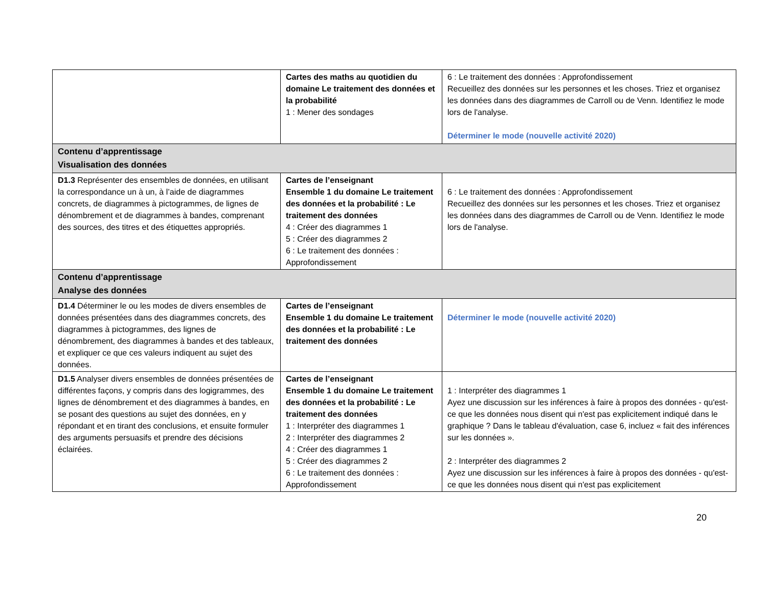| | Cartes des maths au quotidien du domaine Le traitement des données et la probabilité 1 : Mener des sondages | 6 : Le traitement des données : Approfondissement Recueillez des données sur les personnes et les choses. Triez et organisez les données dans des diagrammes de Carroll ou de Venn. Identifiez le mode lors de l'analyse. Déterminer le mode (nouvelle activité 2020) |
| Contenu d’apprentissage Visualisation des données | | |
| D1.3 Représenter des ensembles de données, en utilisant la correspondance un à un, à l’aide de diagrammes concrets, de diagrammes à pictogrammes, de lignes de dénombrement et de diagrammes à bandes, comprenant des sources, des titres et des étiquettes appropriés. | Cartes de l’enseignant Ensemble 1 du domaine Le traitement des données et la probabilité : Le traitement des données 4 : Créer des diagrammes 1 5 : Créer des diagrammes 2 6 : Le traitement des données : Approfondissement | 6 : Le traitement des données : Approfondissement Recueillez des données sur les personnes et les choses. Triez et organisez les données dans des diagrammes de Carroll ou de Venn. Identifiez le mode lors de l'analyse. |
| Contenu d’apprentissage Analyse des données | | |
| D1.4 Déterminer le ou les modes de divers ensembles de données présentées dans des diagrammes concrets, des diagrammes à pictogrammes, des lignes de dénombrement, des diagrammes à bandes et des tableaux, et expliquer ce que ces valeurs indiquent au sujet des données. | Cartes de l’enseignant Ensemble 1 du domaine Le traitement des données et la probabilité : Le traitement des données | Déterminer le mode (nouvelle activité 2020) |
| D1.5 Analyser divers ensembles de données présentées de différentes façons, y compris dans des logigrammes, des lignes de dénombrement et des diagrammes à bandes, en se posant des questions au sujet des données, en y répondant et en tirant des conclusions, et ensuite formuler des arguments persuasifs et prendre des décisions éclairées. | Cartes de l’enseignant Ensemble 1 du domaine Le traitement des données et la probabilité : Le traitement des données 1 : Interpréter des diagrammes 1 2 : Interpréter des diagrammes 2 4 : Créer des diagrammes 1 5 : Créer des diagrammes 2 6 : Le traitement des données : Approfondissement | 1 : Interpréter des diagrammes 1 Ayez une discussion sur les inférences à faire à propos des données - qu'est-ce que les données nous disent qui n'est pas explicitement indiqué dans le graphique ? Dans le tableau d'évaluation, case 6, incluez « fait des inférences sur les données ». 2 : Interpréter des diagrammes 2 Ayez une discussion sur les inférences à faire à propos des données - qu'est-ce que les données nous disent qui n'est pas explicitement |
20